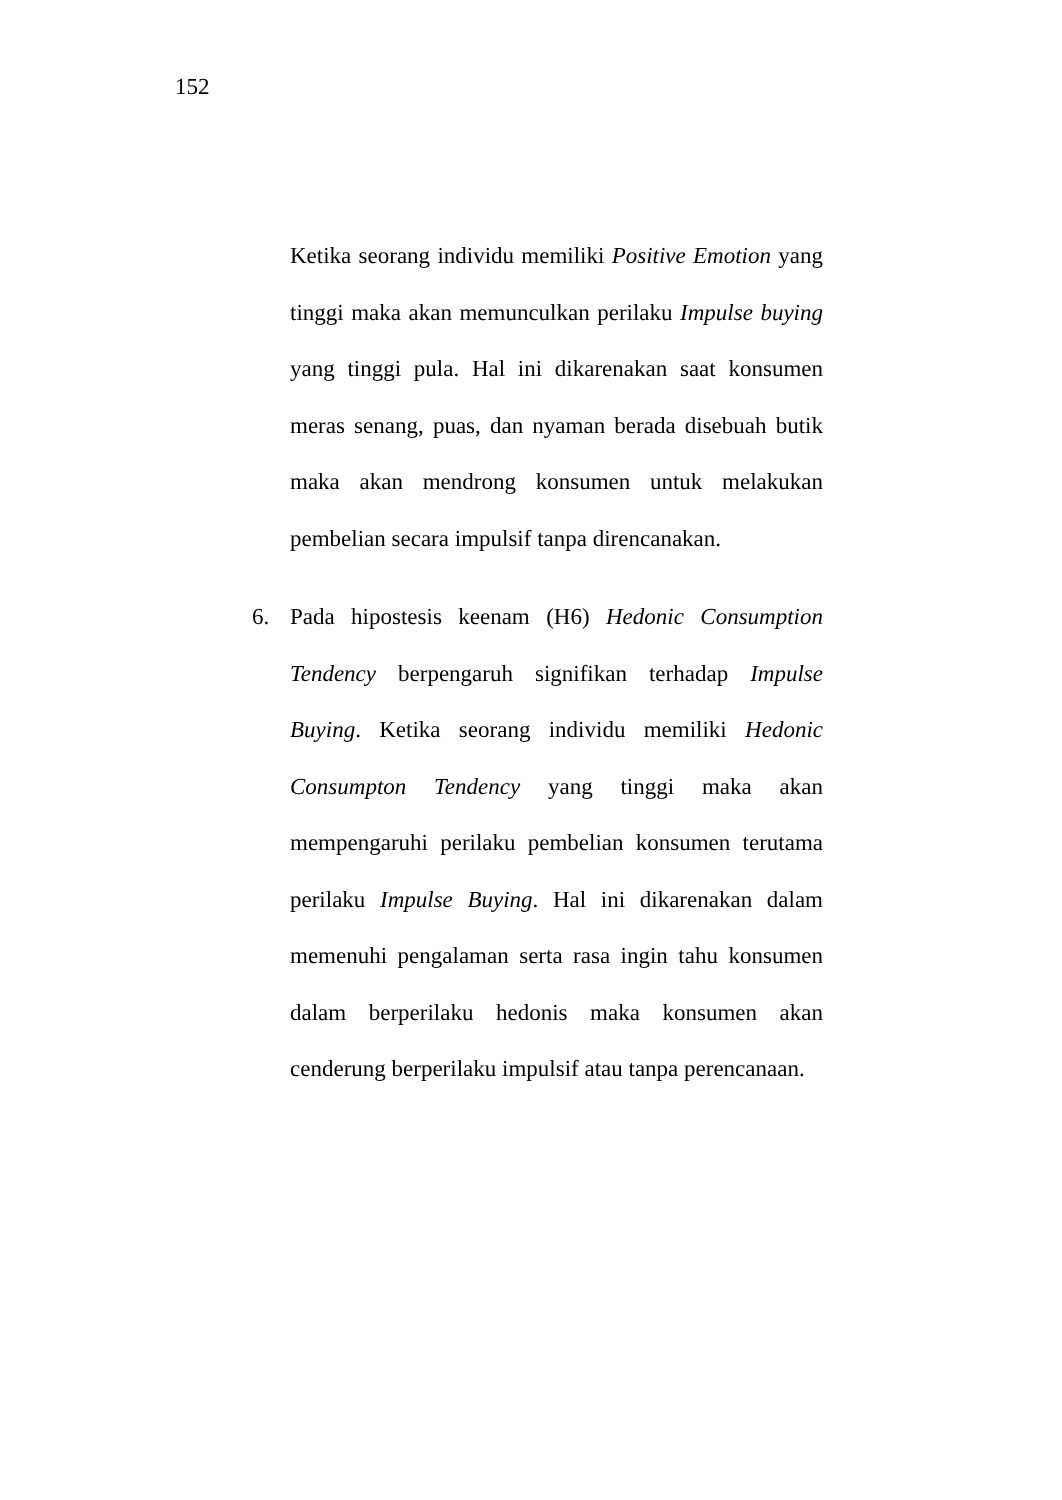152
Ketika seorang individu memiliki Positive Emotion yang tinggi maka akan memunculkan perilaku Impulse buying yang tinggi pula. Hal ini dikarenakan saat konsumen meras senang, puas, dan nyaman berada disebuah butik maka akan mendrong konsumen untuk melakukan pembelian secara impulsif tanpa direncanakan.
6. Pada hipostesis keenam (H6) Hedonic Consumption Tendency berpengaruh signifikan terhadap Impulse Buying. Ketika seorang individu memiliki Hedonic Consumpton Tendency yang tinggi maka akan mempengaruhi perilaku pembelian konsumen terutama perilaku Impulse Buying. Hal ini dikarenakan dalam memenuhi pengalaman serta rasa ingin tahu konsumen dalam berperilaku hedonis maka konsumen akan cenderung berperilaku impulsif atau tanpa perencanaan.